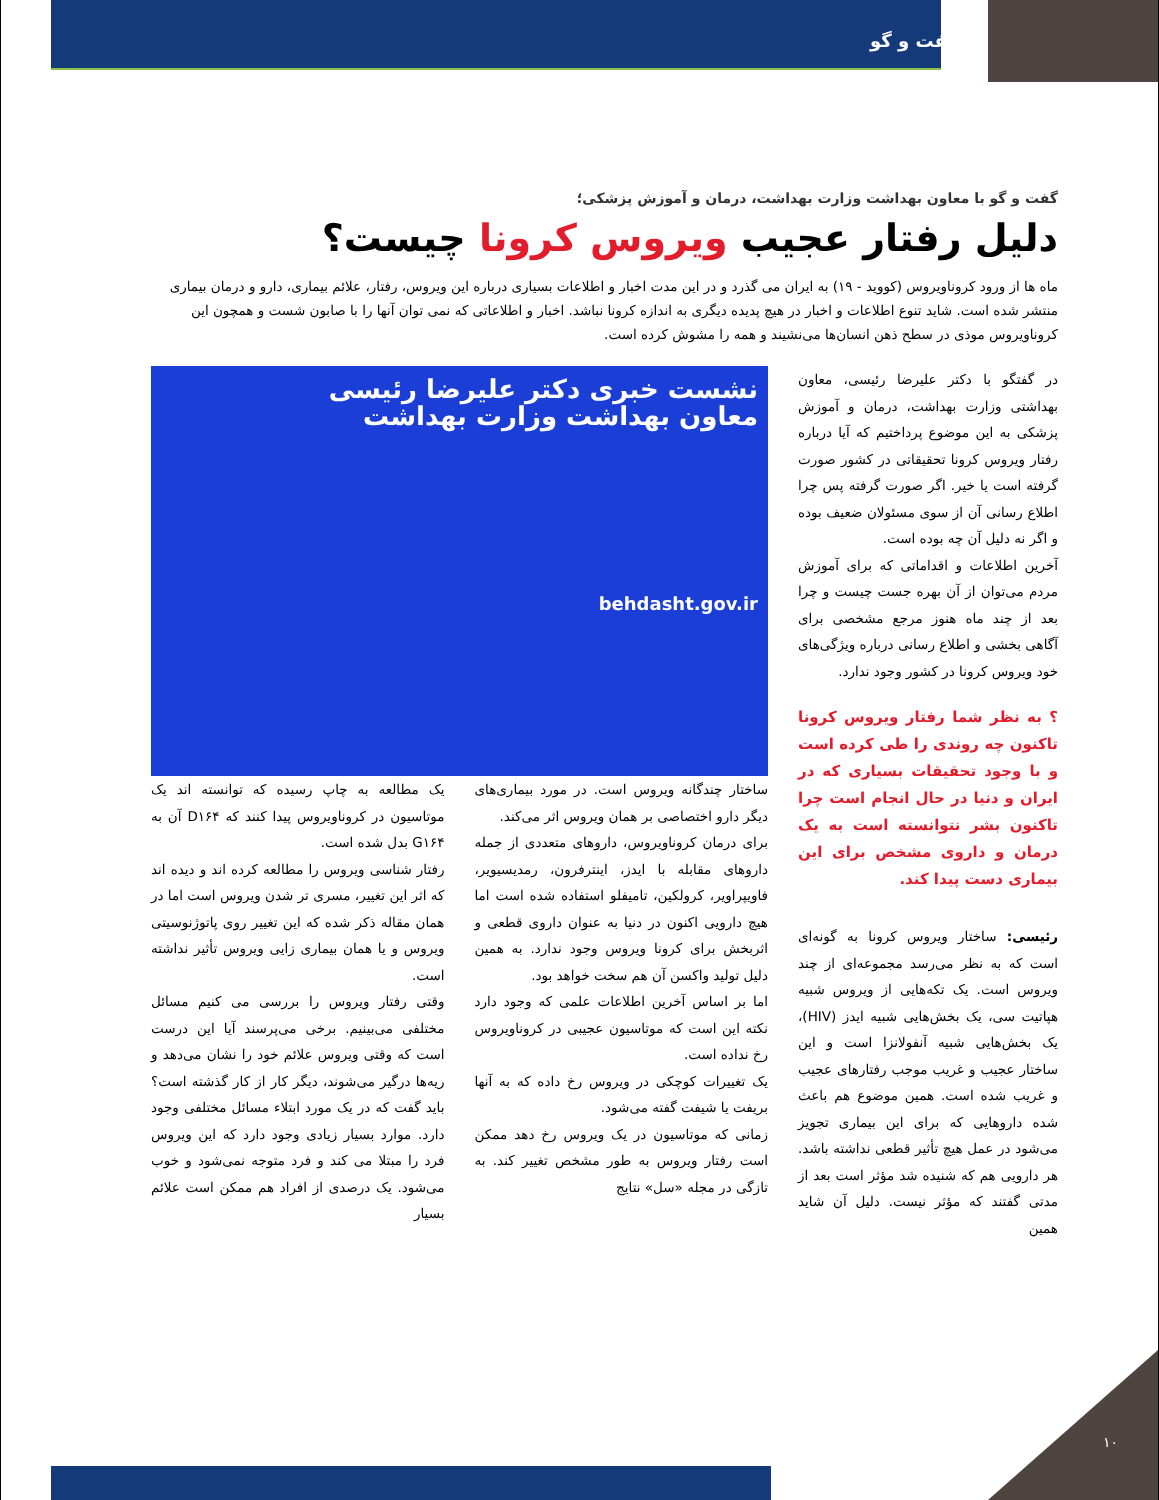گفت و گو
گفت و گو با معاون بهداشت وزارت بهداشت، درمان و آموزش پزشکی؛
دلیل رفتار عجیب ویروس کرونا چیست؟
ماه ها از ورود کروناویروس (کووید - ۱۹) به ایران می گذرد و در این مدت اخبار و اطلاعات بسیاری درباره این ویروس، رفتار، علائم بیماری، دارو و درمان بیماری منتشر شده است. شاید تنوع اطلاعات و اخبار در هیچ پدیده دیگری به اندازه کرونا نباشد. اخبار و اطلاعاتی که نمی توان آنها را با صابون شست و همچون این کروناویروس موذی در سطح ذهن انسان‌ها می‌نشیند و همه را مشوش کرده است.
در گفتگو با دکتر علیرضا رئیسی، معاون بهداشتی وزارت بهداشت، درمان و آموزش پزشکی به این موضوع پرداختیم که آیا درباره رفتار ویروس کرونا تحقیقاتی در کشور صورت گرفته است یا خیر. اگر صورت گرفته پس چرا اطلاع رسانی آن از سوی مسئولان ضعیف بوده و اگر نه دلیل آن چه بوده است.
آخرین اطلاعات و اقداماتی که برای آموزش مردم می‌توان از آن بهره جست چیست و چرا بعد از چند ماه هنوز مرجع مشخصی برای آگاهی بخشی و اطلاع رسانی درباره ویژگی‌های خود ویروس کرونا در کشور وجود ندارد.
؟ به نظر شما رفتار ویروس کرونا تاکنون چه روندی را طی کرده است و با وجود تحقیقات بسیاری که در ایران و دنیا در حال انجام است چرا تاکنون بشر نتوانسته است به یک درمان و داروی مشخص برای این بیماری دست پیدا کند.
رئیسی: ساختار ویروس کرونا به گونه‌ای است که به نظر می‌رسد مجموعه‌ای از چند ویروس است. یک تکه‌هایی از ویروس شبیه هپاتیت سی، یک بخش‌هایی شبیه ایدز (HIV)، یک بخش‌هایی شبیه آنفولانزا است و این ساختار عجیب و غریب موجب رفتارهای عجیب و غریب شده است. همین موضوع هم باعث شده داروهایی که برای این بیماری تجویز می‌شود در عمل هیچ تأثیر قطعی نداشته باشد. هر دارویی هم که شنیده شد مؤثر است بعد از مدتی گفتند که مؤثر نیست. دلیل آن شاید همین
نشست خبری دکتر علیرضا رئیسی
معاون بهداشت وزارت بهداشت
behdasht.gov.ir
ساختار چندگانه ویروس است. در مورد بیماری‌های دیگر دارو اختصاصی بر همان ویروس اثر می‌کند.
برای درمان کروناویروس، داروهای متعددی از جمله داروهای مقابله با ایدز، اینترفرون، رمدیسیویر، فاویپراویر، کرولکین، تامیفلو استفاده شده است اما هیچ دارویی اکنون در دنیا به عنوان داروی قطعی و اثربخش برای کرونا ویروس وجود ندارد. به همین دلیل تولید واکسن آن هم سخت خواهد بود.
اما بر اساس آخرین اطلاعات علمی که وجود دارد نکته این است که موتاسیون عجیبی در کروناویروس رخ نداده است.
یک تغییرات کوچکی در ویروس رخ داده که به آنها بریفت یا شیفت گفته می‌شود.
زمانی که موتاسیون در یک ویروس رخ دهد ممکن است رفتار ویروس به طور مشخص تغییر کند. به تازگی در مجله «سل» نتایج
یک مطالعه به چاپ رسیده که توانسته اند یک موتاسیون در کروناویروس پیدا کنند که D۱۶۴ آن به G۱۶۴ بدل شده است.
رفتار شناسی ویروس را مطالعه کرده اند و دیده اند که اثر این تغییر، مسری تر شدن ویروس است اما در همان مقاله ذکر شده که این تغییر روی پاتوژنوسیتی ویروس و یا همان بیماری زایی ویروس تأثیر نداشته است.
وقتی رفتار ویروس را بررسی می کنیم مسائل مختلفی می‌بینیم. برخی می‌پرسند آیا این درست است که وقتی ویروس علائم خود را نشان می‌دهد و ریه‌ها درگیر می‌شوند، دیگر کار از کار گذشته است؟ باید گفت که در یک مورد ابتلاء مسائل مختلفی وجود دارد. موارد بسیار زیادی وجود دارد که این ویروس فرد را مبتلا می کند و فرد متوجه نمی‌شود و خوب می‌شود. یک درصدی از افراد هم ممکن است علائم بسیار
۱۰